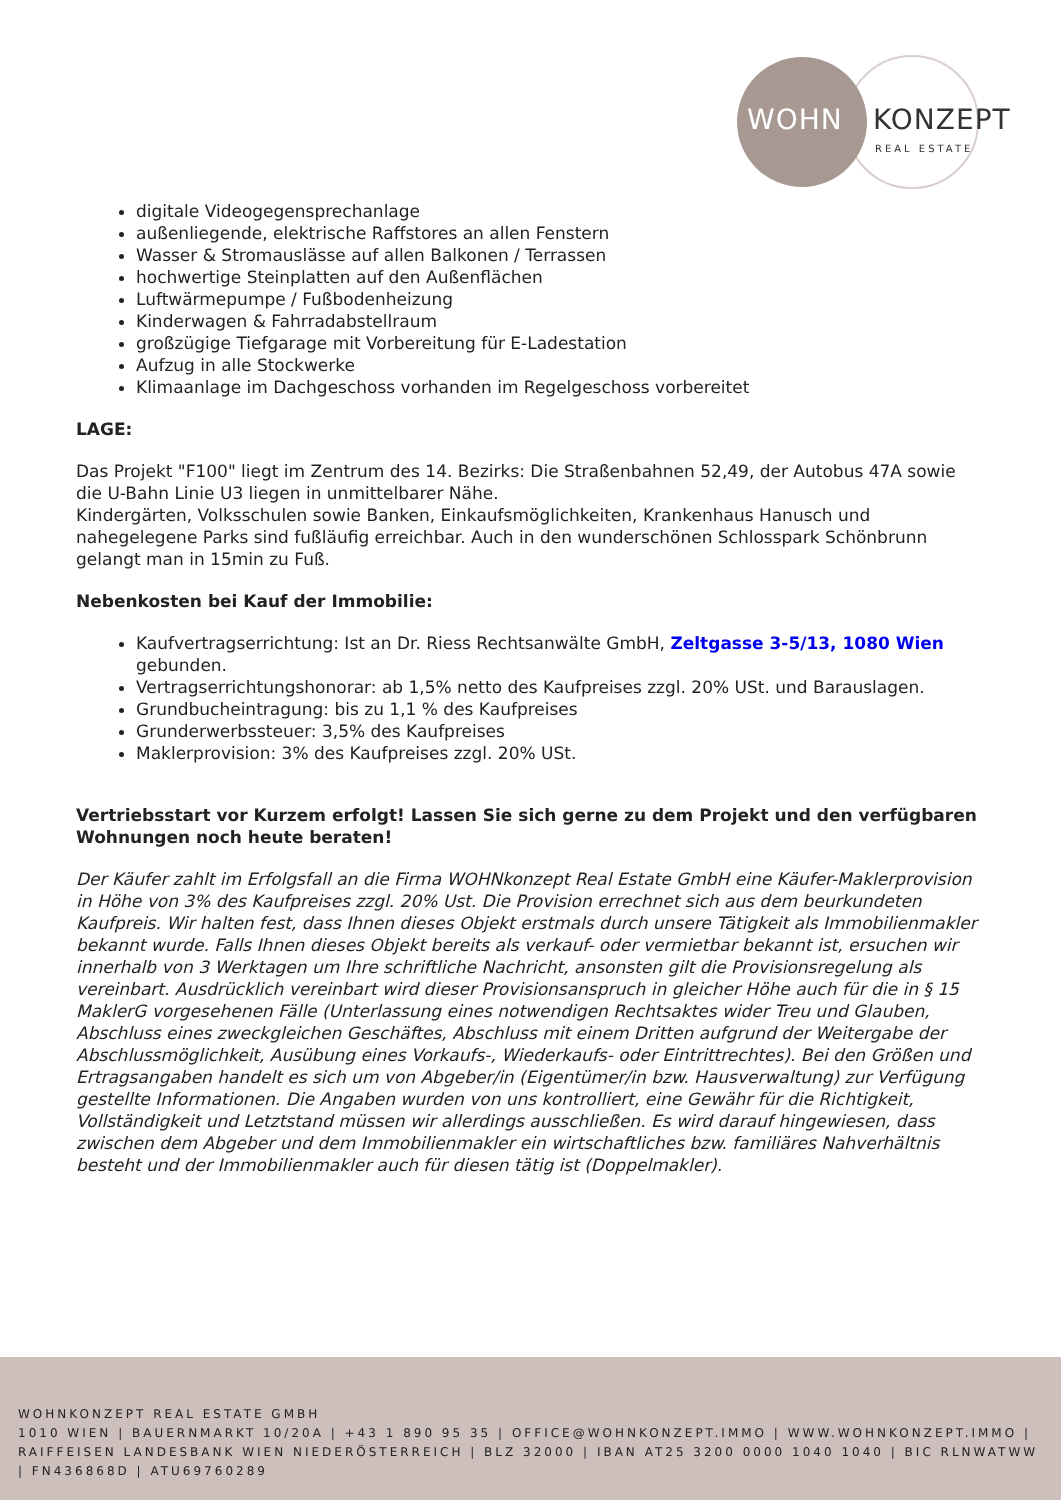WOHN KONZEPT
REAL ESTATE
digitale Videogegensprechanlage
außenliegende, elektrische Raffstores an allen Fenstern
Wasser & Stromauslässe auf allen Balkonen / Terrassen
hochwertige Steinplatten auf den Außenflächen
Luftwärmepumpe / Fußbodenheizung
Kinderwagen & Fahrradabstellraum
großzügige Tiefgarage mit Vorbereitung für E-Ladestation
Aufzug in alle Stockwerke
Klimaanlage im Dachgeschoss vorhanden im Regelgeschoss vorbereitet
LAGE:
Das Projekt "F100" liegt im Zentrum des 14. Bezirks: Die Straßenbahnen 52,49, der Autobus 47A sowie die U-Bahn Linie U3 liegen in unmittelbarer Nähe.
Kindergärten, Volksschulen sowie Banken, Einkaufsmöglichkeiten, Krankenhaus Hanusch und nahegelegene Parks sind fußläufig erreichbar. Auch in den wunderschönen Schlosspark Schönbrunn gelangt man in 15min zu Fuß.
Nebenkosten bei Kauf der Immobilie:
Kaufvertragserrichtung: Ist an Dr. Riess Rechtsanwälte GmbH, Zeltgasse 3-5/13, 1080 Wien gebunden.
Vertragserrichtungshonorar: ab 1,5% netto des Kaufpreises zzgl. 20% USt. und Barauslagen.
Grundbucheintragung: bis zu 1,1 % des Kaufpreises
Grunderwerbssteuer: 3,5% des Kaufpreises
Maklerprovision: 3% des Kaufpreises zzgl. 20% USt.
Vertriebsstart vor Kurzem erfolgt! Lassen Sie sich gerne zu dem Projekt und den verfügbaren Wohnungen noch heute beraten!
Der Käufer zahlt im Erfolgsfall an die Firma WOHNkonzept Real Estate GmbH eine Käufer-Maklerprovision in Höhe von 3% des Kaufpreises zzgl. 20% Ust. Die Provision errechnet sich aus dem beurkundeten Kaufpreis. Wir halten fest, dass Ihnen dieses Objekt erstmals durch unsere Tätigkeit als Immobilienmakler bekannt wurde. Falls Ihnen dieses Objekt bereits als verkauf- oder vermietbar bekannt ist, ersuchen wir innerhalb von 3 Werktagen um Ihre schriftliche Nachricht, ansonsten gilt die Provisionsregelung als vereinbart. Ausdrücklich vereinbart wird dieser Provisionsanspruch in gleicher Höhe auch für die in § 15 MaklerG vorgesehenen Fälle (Unterlassung eines notwendigen Rechtsaktes wider Treu und Glauben, Abschluss eines zweckgleichen Geschäftes, Abschluss mit einem Dritten aufgrund der Weitergabe der Abschlussmöglichkeit, Ausübung eines Vorkaufs-, Wiederkaufs- oder Eintrittrechtes). Bei den Größen und Ertragsangaben handelt es sich um von Abgeber/in (Eigentümer/in bzw. Hausverwaltung) zur Verfügung gestellte Informationen. Die Angaben wurden von uns kontrolliert, eine Gewähr für die Richtigkeit, Vollständigkeit und Letztstand müssen wir allerdings ausschließen. Es wird darauf hingewiesen, dass zwischen dem Abgeber und dem Immobilienmakler ein wirtschaftliches bzw. familiäres Nahverhältnis besteht und der Immobilienmakler auch für diesen tätig ist (Doppelmakler).
WOHNKONZEPT REAL ESTATE GMBH
1010 WIEN | BAUERNMARKT 10/20A | +43 1 890 95 35 | OFFICE@WOHNKONZEPT.IMMO | WWW.WOHNKONZEPT.IMMO | RAIFFEISEN LANDESBANK WIEN NIEDERÖSTERREICH | BLZ 32000 | IBAN AT25 3200 0000 1040 1040 | BIC RLNWATWW | FN436868D | ATU69760289